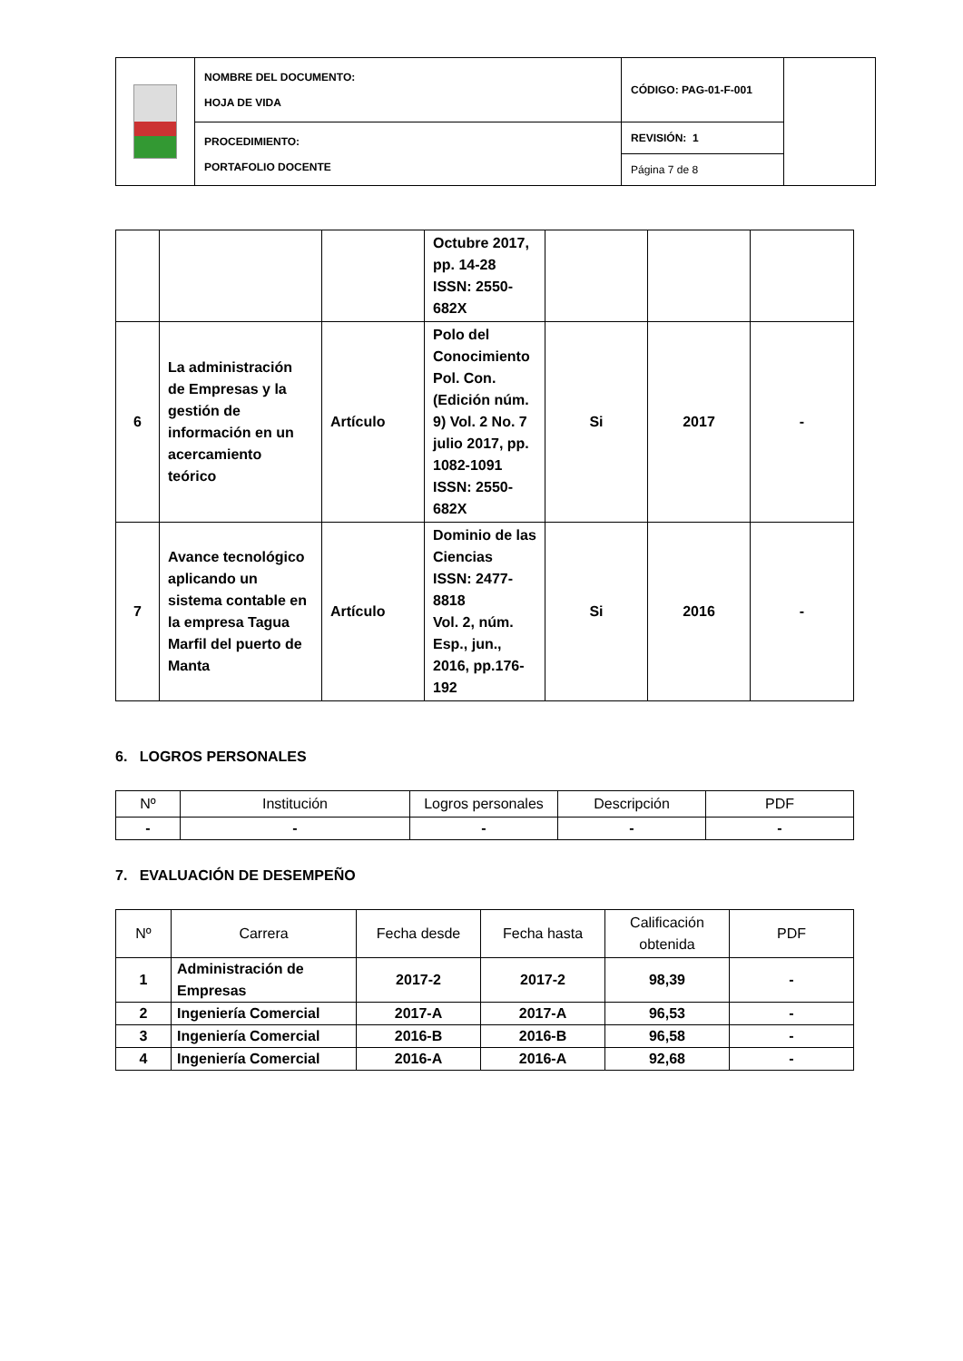| | NOMBRE DEL DOCUMENTO: HOJA DE VIDA | CÓDIGO: PAG-01-F-001 | |
| | PROCEDIMIENTO: PORTAFOLIO DOCENTE | REVISIÓN: 1 | |
| | | Página 7 de 8 | |
| | | | Octubre 2017, pp. 14-28 ISSN: 2550-682X | | | |
| 6 | La administración de Empresas y la gestión de información en un acercamiento teórico | Artículo | Polo del Conocimiento Pol. Con. (Edición núm. 9) Vol. 2 No. 7 julio 2017, pp. 1082-1091 ISSN: 2550-682X | Si | 2017 | - |
| 7 | Avance tecnológico aplicando un sistema contable en la empresa Tagua Marfil del puerto de Manta | Artículo | Dominio de las Ciencias ISSN: 2477-8818 Vol. 2, núm. Esp., jun., 2016, pp.176-192 | Si | 2016 | - |
6. LOGROS PERSONALES
| Nº | Institución | Logros personales | Descripción | PDF |
| --- | --- | --- | --- | --- |
| - | - | - | - | - |
7. EVALUACIÓN DE DESEMPEÑO
| Nº | Carrera | Fecha desde | Fecha hasta | Calificación obtenida | PDF |
| --- | --- | --- | --- | --- | --- |
| 1 | Administración de Empresas | 2017-2 | 2017-2 | 98,39 | - |
| 2 | Ingeniería Comercial | 2017-A | 2017-A | 96,53 | - |
| 3 | Ingeniería Comercial | 2016-B | 2016-B | 96,58 | - |
| 4 | Ingeniería Comercial | 2016-A | 2016-A | 92,68 | - |